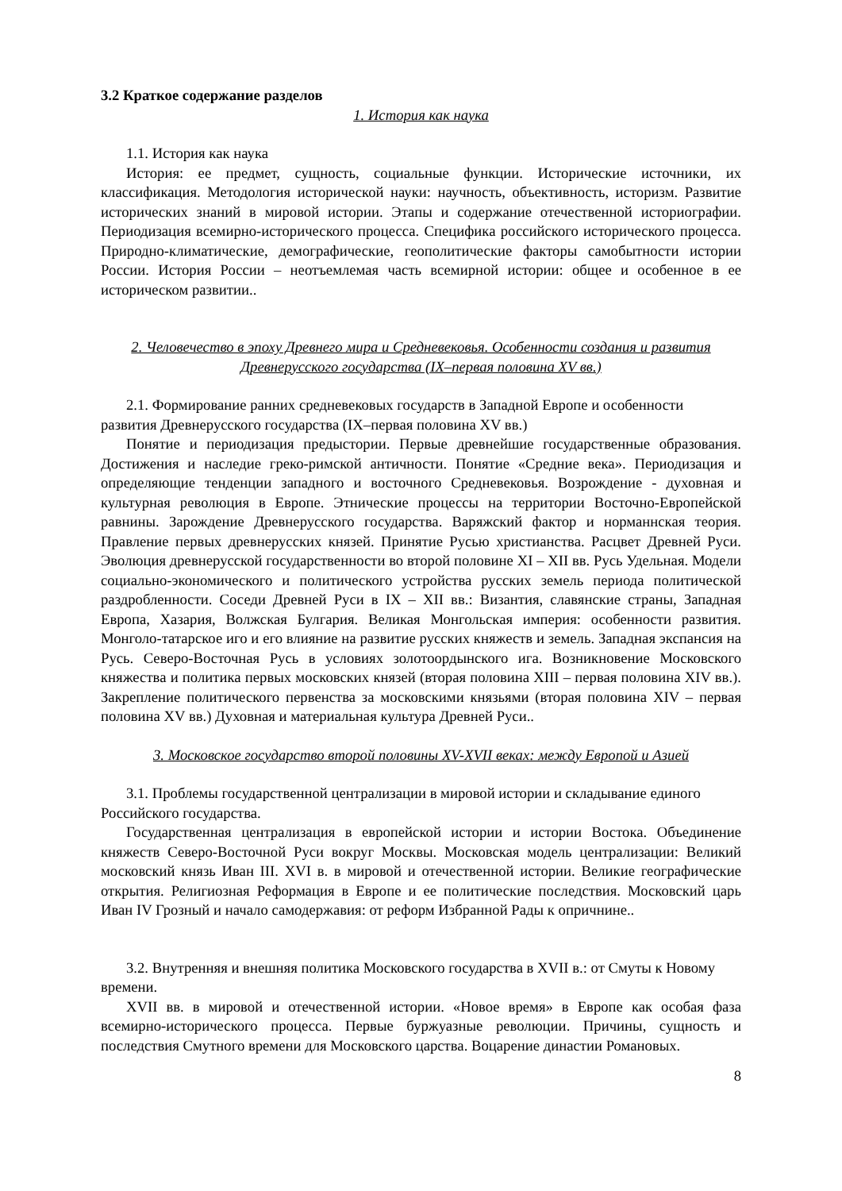3.2 Краткое содержание разделов
1. История как наука
1.1. История как наука
История: ее предмет, сущность, социальные функции. Исторические источники, их классификация. Методология исторической науки: научность, объективность, историзм. Развитие исторических знаний в мировой истории. Этапы и содержание отечественной историографии. Периодизация всемирно-исторического процесса. Специфика российского исторического процесса. Природно-климатические, демографические, геополитические факторы самобытности истории России. История России – неотъемлемая часть всемирной истории: общее и особенное в ее историческом развитии..
2. Человечество в эпоху Древнего мира и Средневековья. Особенности создания и развития Древнерусского государства (IX–первая половина XV вв.)
2.1. Формирование ранних средневековых государств в Западной Европе и особенности развития Древнерусского государства (IX–первая половина XV вв.)
Понятие и периодизация предыстории. Первые древнейшие государственные образования. Достижения и наследие греко-римской античности. Понятие «Средние века». Периодизация и определяющие тенденции западного и восточного Средневековья. Возрождение - духовная и культурная революция в Европе. Этнические процессы на территории Восточно-Европейской равнины. Зарождение Древнерусского государства. Варяжский фактор и норманнская теория. Правление первых древнерусских князей. Принятие Русью христианства. Расцвет Древней Руси. Эволюция древнерусской государственности во второй половине XI – XII вв. Русь Удельная. Модели социально-экономического и политического устройства русских земель периода политической раздробленности. Соседи Древней Руси в IX – XII вв.: Византия, славянские страны, Западная Европа, Хазария, Волжская Булгария. Великая Монгольская империя: особенности развития. Монголо-татарское иго и его влияние на развитие русских княжеств и земель. Западная экспансия на Русь. Северо-Восточная Русь в условиях золотоордынского ига. Возникновение Московского княжества и политика первых московских князей (вторая половина XIII – первая половина XIV вв.). Закрепление политического первенства за московскими князьями (вторая половина XIV – первая половина XV вв.) Духовная и материальная культура Древней Руси..
3. Московское государство второй половины XV-XVII веках: между Европой и Азией
3.1. Проблемы государственной централизации в мировой истории и складывание единого Российского государства.
Государственная централизация в европейской истории и истории Востока. Объединение княжеств Северо-Восточной Руси вокруг Москвы. Московская модель централизации: Великий московский князь Иван III. XVI в. в мировой и отечественной истории. Великие географические открытия. Религиозная Реформация в Европе и ее политические последствия. Московский царь Иван IV Грозный и начало самодержавия: от реформ Избранной Рады к опричнине..
3.2. Внутренняя и внешняя политика Московского государства в XVII в.: от Смуты к Новому времени.
XVII вв. в мировой и отечественной истории. «Новое время» в Европе как особая фаза всемирно-исторического процесса. Первые буржуазные революции. Причины, сущность и последствия Смутного времени для Московского царства. Воцарение династии Романовых.
8